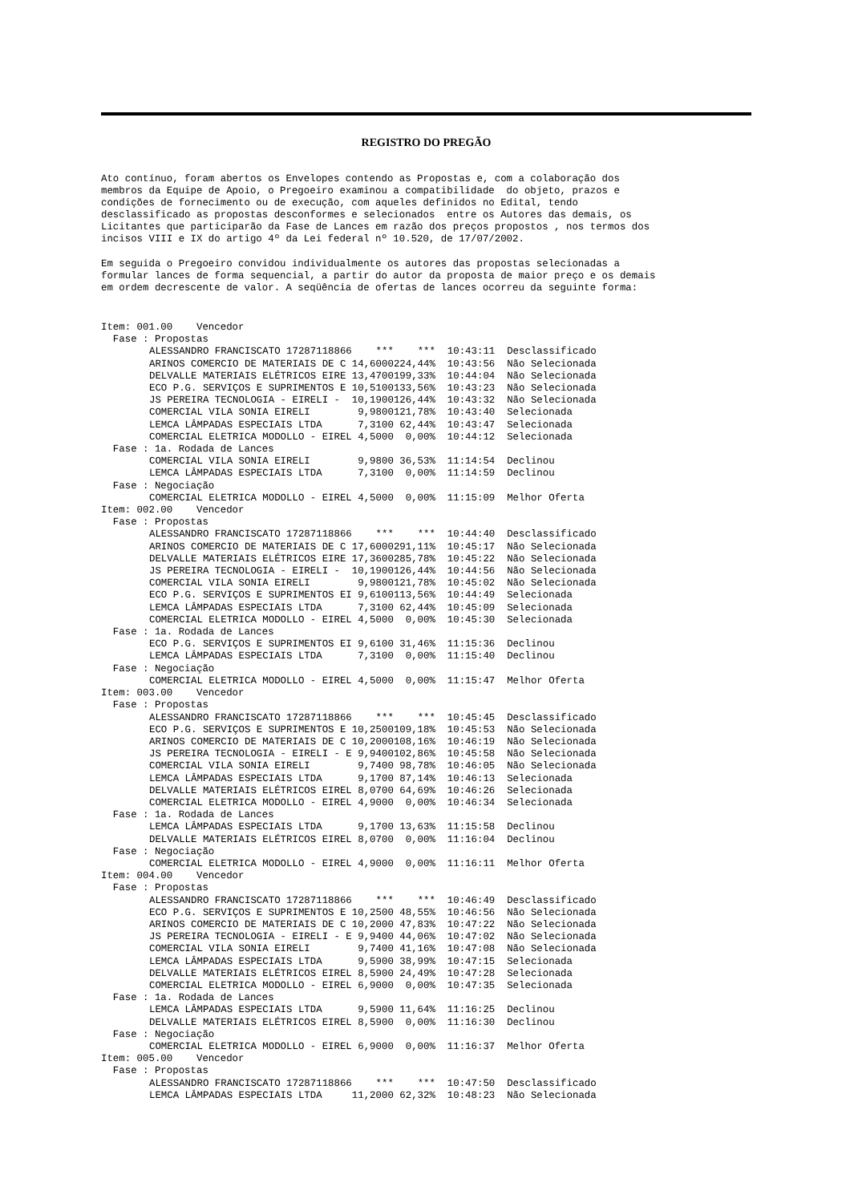REGISTRO DO PREGÃO
Ato contínuo, foram abertos os Envelopes contendo as Propostas e, com a colaboração dos membros da Equipe de Apoio, o Pregoeiro examinou a compatibilidade do objeto, prazos e condições de fornecimento ou de execução, com aqueles definidos no Edital, tendo desclassificado as propostas desconformes e selecionados entre os Autores das demais, os Licitantes que participarão da Fase de Lances em razão dos preços propostos , nos termos dos incisos VIII e IX do artigo 4º da Lei federal nº 10.520, de 17/07/2002.
Em seguida o Pregoeiro convidou individualmente os autores das propostas selecionadas a formular lances de forma sequencial, a partir do autor da proposta de maior preço e os demais em ordem decrescente de valor. A seqüência de ofertas de lances ocorreu da seguinte forma:
| Item: 001.00 Vencedor | | | | |
| Fase : Propostas | | | | |
| ALESSANDRO FRANCISCATO 17287118866 | *** | *** | 10:43:11 | Desclassificado |
| ARINOS COMERCIO DE MATERIAIS DE C | 14,6000 | 224,44% | 10:43:56 | Não Selecionada |
| DELVALLE MATERIAIS ELÉTRICOS EIRE | 13,4700 | 199,33% | 10:44:04 | Não Selecionada |
| ECO P.G. SERVIÇOS E SUPRIMENTOS E | 10,5100 | 133,56% | 10:43:23 | Não Selecionada |
| JS PEREIRA TECNOLOGIA - EIRELI - | 10,1900 | 126,44% | 10:43:32 | Não Selecionada |
| COMERCIAL VILA SONIA EIRELI | 9,9800 | 121,78% | 10:43:40 | Selecionada |
| LEMCA LÂMPADAS ESPECIAIS LTDA | 7,3100 | 62,44% | 10:43:47 | Selecionada |
| COMERCIAL ELETRICA MODOLLO - EIREL | 4,5000 | 0,00% | 10:44:12 | Selecionada |
| Fase : 1a. Rodada de Lances | | | | |
| COMERCIAL VILA SONIA EIRELI | 9,9800 | 36,53% | 11:14:54 | Declinou |
| LEMCA LÂMPADAS ESPECIAIS LTDA | 7,3100 | 0,00% | 11:14:59 | Declinou |
| Fase : Negociação | | | | |
| COMERCIAL ELETRICA MODOLLO - EIREL | 4,5000 | 0,00% | 11:15:09 | Melhor Oferta |
| Item: 002.00 Vencedor | | | | |
| Fase : Propostas | | | | |
| ALESSANDRO FRANCISCATO 17287118866 | *** | *** | 10:44:40 | Desclassificado |
| ARINOS COMERCIO DE MATERIAIS DE C | 17,6000 | 291,11% | 10:45:17 | Não Selecionada |
| DELVALLE MATERIAIS ELÉTRICOS EIRE | 17,3600 | 285,78% | 10:45:22 | Não Selecionada |
| JS PEREIRA TECNOLOGIA - EIRELI - | 10,1900 | 126,44% | 10:44:56 | Não Selecionada |
| COMERCIAL VILA SONIA EIRELI | 9,9800 | 121,78% | 10:45:02 | Não Selecionada |
| ECO P.G. SERVIÇOS E SUPRIMENTOS EI | 9,6100 | 113,56% | 10:44:49 | Selecionada |
| LEMCA LÂMPADAS ESPECIAIS LTDA | 7,3100 | 62,44% | 10:45:09 | Selecionada |
| COMERCIAL ELETRICA MODOLLO - EIREL | 4,5000 | 0,00% | 10:45:30 | Selecionada |
| Fase : 1a. Rodada de Lances | | | | |
| ECO P.G. SERVIÇOS E SUPRIMENTOS EI | 9,6100 | 31,46% | 11:15:36 | Declinou |
| LEMCA LÂMPADAS ESPECIAIS LTDA | 7,3100 | 0,00% | 11:15:40 | Declinou |
| Fase : Negociação | | | | |
| COMERCIAL ELETRICA MODOLLO - EIREL | 4,5000 | 0,00% | 11:15:47 | Melhor Oferta |
| Item: 003.00 Vencedor | | | | |
| Fase : Propostas | | | | |
| ALESSANDRO FRANCISCATO 17287118866 | *** | *** | 10:45:45 | Desclassificado |
| ECO P.G. SERVIÇOS E SUPRIMENTOS E | 10,2500 | 109,18% | 10:45:53 | Não Selecionada |
| ARINOS COMERCIO DE MATERIAIS DE C | 10,2000 | 108,16% | 10:46:19 | Não Selecionada |
| JS PEREIRA TECNOLOGIA - EIRELI - E | 9,9400 | 102,86% | 10:45:58 | Não Selecionada |
| COMERCIAL VILA SONIA EIRELI | 9,7400 | 98,78% | 10:46:05 | Não Selecionada |
| LEMCA LÂMPADAS ESPECIAIS LTDA | 9,1700 | 87,14% | 10:46:13 | Selecionada |
| DELVALLE MATERIAIS ELÉTRICOS EIREL | 8,0700 | 64,69% | 10:46:26 | Selecionada |
| COMERCIAL ELETRICA MODOLLO - EIREL | 4,9000 | 0,00% | 10:46:34 | Selecionada |
| Fase : 1a. Rodada de Lances | | | | |
| LEMCA LÂMPADAS ESPECIAIS LTDA | 9,1700 | 13,63% | 11:15:58 | Declinou |
| DELVALLE MATERIAIS ELÉTRICOS EIREL | 8,0700 | 0,00% | 11:16:04 | Declinou |
| Fase : Negociação | | | | |
| COMERCIAL ELETRICA MODOLLO - EIREL | 4,9000 | 0,00% | 11:16:11 | Melhor Oferta |
| Item: 004.00 Vencedor | | | | |
| Fase : Propostas | | | | |
| ALESSANDRO FRANCISCATO 17287118866 | *** | *** | 10:46:49 | Desclassificado |
| ECO P.G. SERVIÇOS E SUPRIMENTOS E | 10,2500 | 48,55% | 10:46:56 | Não Selecionada |
| ARINOS COMERCIO DE MATERIAIS DE C | 10,2000 | 47,83% | 10:47:22 | Não Selecionada |
| JS PEREIRA TECNOLOGIA - EIRELI - E | 9,9400 | 44,06% | 10:47:02 | Não Selecionada |
| COMERCIAL VILA SONIA EIRELI | 9,7400 | 41,16% | 10:47:08 | Não Selecionada |
| LEMCA LÂMPADAS ESPECIAIS LTDA | 9,5900 | 38,99% | 10:47:15 | Selecionada |
| DELVALLE MATERIAIS ELÉTRICOS EIREL | 8,5900 | 24,49% | 10:47:28 | Selecionada |
| COMERCIAL ELETRICA MODOLLO - EIREL | 6,9000 | 0,00% | 10:47:35 | Selecionada |
| Fase : 1a. Rodada de Lances | | | | |
| LEMCA LÂMPADAS ESPECIAIS LTDA | 9,5900 | 11,64% | 11:16:25 | Declinou |
| DELVALLE MATERIAIS ELÉTRICOS EIREL | 8,5900 | 0,00% | 11:16:30 | Declinou |
| Fase : Negociação | | | | |
| COMERCIAL ELETRICA MODOLLO - EIREL | 6,9000 | 0,00% | 11:16:37 | Melhor Oferta |
| Item: 005.00 Vencedor | | | | |
| Fase : Propostas | | | | |
| ALESSANDRO FRANCISCATO 17287118866 | *** | *** | 10:47:50 | Desclassificado |
| LEMCA LÂMPADAS ESPECIAIS LTDA | 11,2000 | 62,32% | 10:48:23 | Não Selecionada |